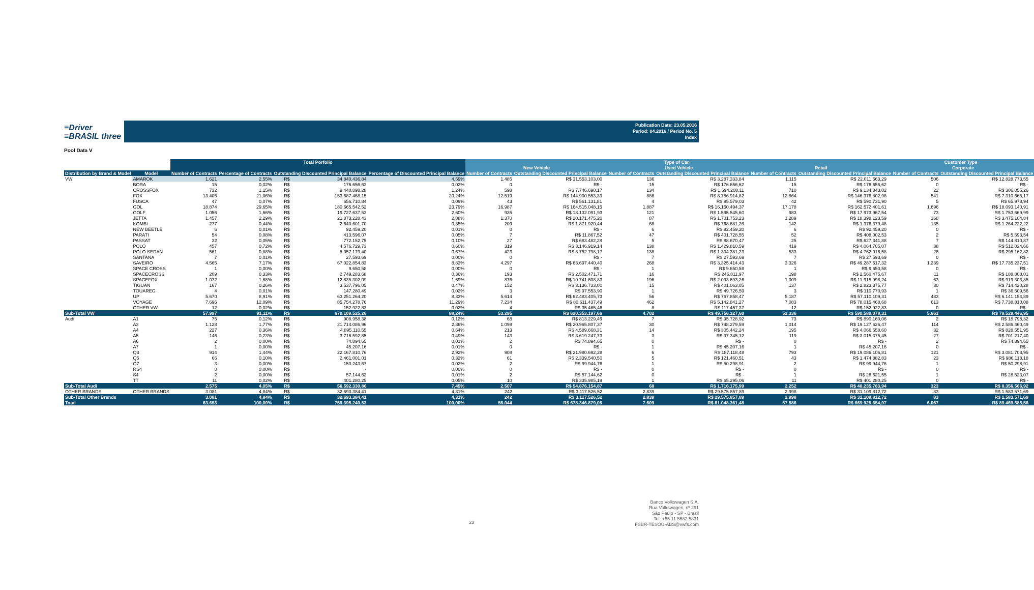≡Driver
≡BRASIL three
Publication Date: 23.05.2016
Period: 04.2016 / Period No. 5
Index
Pool Data V
| | | Total Porfolio | | | | | Type of Car | | | | | | | | Customer Type | | | |
| --- | --- | --- | --- | --- | --- | --- | --- | --- | --- | --- | --- | --- | --- | --- | --- | --- | --- | --- |
| | | | | | | | New Vehicle | | | Used Vehicle | | | Retail | | | Corporate | | |
| Distribution by Brand & Model | Model | Number of Contracts | Percentage of Contracts | Outstanding Discounted Principal Balance | | Percentage of Discounted Principal Balance | Number of Contracts | Outstanding Discounted Principal Balance | | Number of Contracts | Outstanding Discounted Principal Balance | | Number of Contracts | Outstanding Discounted Principal Balance | | Number of Contracts | Outstanding Discounted Principal Balance | |
| VW | AMAROK | 1.621 | 2,55% | R$ | 34.840.436,84 | 4,59% | 1.485 | R$ 31.553.103,00 | | 136 | R$ 3.287.333,84 | | 1.115 | R$ 22.011.663,29 | | 506 | R$ 12.828.773,55 | |
| | BORA | 15 | 0,02% | R$ | 176.656,62 | 0,02% | 0 | R$ - | | 15 | R$ 176.656,62 | | 15 | R$ 176.656,62 | | 0 | R$ - | |
| | CROSSFOX | 732 | 1,15% | R$ | 9.440.898,28 | 1,24% | 598 | R$ 7.746.690,17 | | 134 | R$ 1.694.208,11 | | 710 | R$ 9.134.843,02 | | 22 | R$ 306.055,26 | |
| | FOX | 13.405 | 21,06% | R$ | 153.687.468,15 | 20,24% | 12.519 | R$ 144.900.553,33 | | 886 | R$ 8.786.914,82 | | 12.864 | R$ 146.376.802,98 | | 541 | R$ 7.310.665,17 | |
| | FUSCA | 47 | 0,07% | R$ | 656.710,84 | 0,09% | 43 | R$ 561.131,81 | | 4 | R$ 95.579,03 | | 42 | R$ 590.731,90 | | 5 | R$ 65.978,94 | |
| | GOL | 18.874 | 29,65% | R$ | 180.665.542,52 | 23,79% | 16.987 | R$ 164.515.048,15 | | 1.887 | R$ 16.150.494,37 | | 17.178 | R$ 162.572.401,61 | | 1.696 | R$ 18.093.140,91 | |
| | GOLF | 1.056 | 1,66% | R$ | 19.727.637,53 | 2,60% | 935 | R$ 18.132.091,93 | | 121 | R$ 1.595.545,60 | | 983 | R$ 17.973.967,54 | | 73 | R$ 1.753.669,99 | |
| | JETTA | 1.457 | 2,29% | R$ | 21.873.228,43 | 2,88% | 1.370 | R$ 20.171.475,20 | | 87 | R$ 1.701.753,23 | | 1.289 | R$ 18.398.123,59 | | 168 | R$ 3.475.104,84 | |
| | KOMBI | 277 | 0,44% | R$ | 2.640.601,70 | 0,35% | 209 | R$ 1.871.920,44 | | 68 | R$ 768.681,26 | | 142 | R$ 1.376.379,48 | | 135 | R$ 1.264.222,22 | |
| | NEW BEETLE | 6 | 0,01% | R$ | 92.459,20 | 0,01% | 0 | R$ - | | 6 | R$ 92.459,20 | | 6 | R$ 92.459,20 | | 0 | R$ - | |
| | PARATI | 54 | 0,08% | R$ | 413.596,07 | 0,05% | 7 | R$ 11.867,52 | | 47 | R$ 401.728,55 | | 52 | R$ 408.002,53 | | 2 | R$ 5.593,54 | |
| | PASSAT | 32 | 0,05% | R$ | 772.152,75 | 0,10% | 27 | R$ 683.482,28 | | 5 | R$ 88.670,47 | | 25 | R$ 627.341,88 | | 7 | R$ 144.810,87 | |
| | POLO | 457 | 0,72% | R$ | 4.576.729,73 | 0,60% | 319 | R$ 3.146.919,14 | | 138 | R$ 1.429.810,59 | | 419 | R$ 4.064.705,07 | | 38 | R$ 512.024,66 | |
| | POLO SEDAN | 561 | 0,88% | R$ | 5.057.179,40 | 0,67% | 423 | R$ 3.752.798,17 | | 138 | R$ 1.304.381,23 | | 533 | R$ 4.762.016,58 | | 28 | R$ 295.162,82 | |
| | SANTANA | 7 | 0,01% | R$ | 27.593,69 | 0,00% | 0 | R$ - | | 7 | R$ 27.593,69 | | 7 | R$ 27.593,69 | | 0 | R$ - | |
| | SAVEIRO | 4.565 | 7,17% | R$ | 67.022.854,83 | 8,83% | 4.297 | R$ 63.697.440,40 | | 268 | R$ 3.325.414,43 | | 3.326 | R$ 49.287.617,32 | | 1.239 | R$ 17.735.237,51 | |
| | SPACE CROSS | 1 | 0,00% | R$ | 9.650,58 | 0,00% | 0 | R$ - | | 1 | R$ 9.650,58 | | 1 | R$ 9.650,58 | | 0 | R$ - | |
| | SPACECROSS | 209 | 0,33% | R$ | 2.749.283,68 | 0,36% | 193 | R$ 2.502.471,71 | | 16 | R$ 246.811,97 | | 198 | R$ 2.560.475,67 | | 11 | R$ 188.808,01 | |
| | SPACEFOX | 1.072 | 1,68% | R$ | 12.835.302,09 | 1,69% | 876 | R$ 10.741.608,83 | | 196 | R$ 2.093.693,26 | | 1.009 | R$ 11.915.998,24 | | 63 | R$ 919.303,85 | |
| | TIGUAN | 167 | 0,26% | R$ | 3.537.796,05 | 0,47% | 152 | R$ 3.136.733,00 | | 15 | R$ 401.063,05 | | 137 | R$ 2.823.375,77 | | 30 | R$ 714.420,28 | |
| | TOUAREG | 4 | 0,01% | R$ | 147.280,49 | 0,02% | 3 | R$ 97.553,90 | | 1 | R$ 49.726,59 | | 3 | R$ 110.770,93 | | 1 | R$ 36.509,56 | |
| | UP | 5.670 | 8,91% | R$ | 63.251.264,20 | 8,33% | 5.614 | R$ 62.483.405,73 | | 56 | R$ 767.858,47 | | 5.187 | R$ 57.110.109,31 | | 483 | R$ 6.141.154,89 | |
| | VOYAGE | 7.696 | 12,09% | R$ | 85.754.278,76 | 11,29% | 7.234 | R$ 80.611.437,49 | | 462 | R$ 5.142.841,27 | | 7.083 | R$ 78.015.468,68 | | 613 | R$ 7.738.810,08 | |
| | OTHER VW | 12 | 0,02% | R$ | 152.922,83 | 0,02% | 4 | R$ 35.465,46 | | 8 | R$ 117.457,37 | | 12 | R$ 152.922,83 | | 0 | R$ - | |
| Sub-Total VW | | 57.997 | 91,11% | R$ | 670.109.525,26 | 88,24% | 53.295 | R$ 620.353.197,66 | | 4.702 | R$ 49.756.327,60 | | 52.336 | R$ 590.580.078,31 | | 5.661 | R$ 79.529.446,95 | |
| Audi | A1 | 75 | 0,12% | R$ | 908.958,38 | 0,12% | 68 | R$ 813.229,46 | | 7 | R$ 95.728,92 | | 73 | R$ 890.160,06 | | 2 | R$ 18.798,32 | |
| | A3 | 1.128 | 1,77% | R$ | 21.714.086,96 | 2,86% | 1.098 | R$ 20.965.807,37 | | 30 | R$ 748.279,59 | | 1.014 | R$ 19.127.626,47 | | 114 | R$ 2.586.460,49 | |
| | A4 | 227 | 0,36% | R$ | 4.895.110,55 | 0,64% | 213 | R$ 4.589.668,31 | | 14 | R$ 305.442,24 | | 195 | R$ 4.066.558,60 | | 32 | R$ 828.551,95 | |
| | A5 | 146 | 0,23% | R$ | 3.716.592,85 | 0,49% | 143 | R$ 3.619.247,73 | | 3 | R$ 97.345,12 | | 119 | R$ 3.015.375,45 | | 27 | R$ 701.217,40 | |
| | A6 | 2 | 0,00% | R$ | 74.894,65 | 0,01% | 2 | R$ 74.894,65 | | 0 | R$ - | | 0 | R$ - | | 2 | R$ 74.894,65 | |
| | A7 | 1 | 0,00% | R$ | 45.207,16 | 0,01% | 0 | R$ - | | 1 | R$ 45.207,16 | | 1 | R$ 45.207,16 | | 0 | R$ - | |
| | Q3 | 914 | 1,44% | R$ | 22.167.810,76 | 2,92% | 908 | R$ 21.980.692,28 | | 6 | R$ 187.118,48 | | 793 | R$ 19.086.106,81 | | 121 | R$ 3.081.703,95 | |
| | Q5 | 66 | 0,10% | R$ | 2.461.001,01 | 0,32% | 61 | R$ 2.339.540,50 | | 5 | R$ 121.460,51 | | 43 | R$ 1.474.882,83 | | 23 | R$ 986.118,18 | |
| | Q7 | 3 | 0,00% | R$ | 150.243,67 | 0,02% | 2 | R$ 99.944,76 | | 1 | R$ 50.298,91 | | 2 | R$ 99.944,76 | | 1 | R$ 50.298,91 | |
| | RS4 | 0 | 0,00% | R$ | - | 0,00% | 0 | R$ - | | 0 | R$ - | | 0 | R$ - | | 0 | R$ - | |
| | S4 | 2 | 0,00% | R$ | 57.144,62 | 0,01% | 2 | R$ 57.144,62 | | 0 | R$ - | | 1 | R$ 28.621,55 | | 1 | R$ 28.523,07 | |
| | TT | 11 | 0,02% | R$ | 401.280,25 | 0,05% | 10 | R$ 335.985,19 | | 1 | R$ 65.295,06 | | 11 | R$ 401.280,25 | | 0 | R$ - | |
| Sub-Total Audi | | 2.575 | 4,05% | R$ | 56.592.330,86 | 7,45% | 2.507 | R$ 54.876.154,87 | | 68 | R$ 1.716.175,99 | | 2.252 | R$ 48.235.763,94 | | 323 | R$ 8.356.566,92 | |
| OTHER BRANDS | OTHER BRANDS | 3.081 | 4,84% | R$ | 32.693.384,41 | 4,31% | 242 | R$ 3.117.526,52 | | 2.839 | R$ 29.575.857,89 | | 2.998 | R$ 31.109.812,72 | | 83 | R$ 1.583.571,69 | |
| Sub-Total Other Brands | | 3.081 | 4,84% | R$ | 32.693.384,41 | 4,31% | 242 | R$ 3.117.526,52 | | 2.839 | R$ 29.575.857,89 | | 2.998 | R$ 31.109.812,72 | | 83 | R$ 1.583.571,69 | |
| Total | | 63.653 | 100,00% | R$ | 759.395.240,53 | 100,00% | 56.044 | R$ 678.346.879,05 | | 7.609 | R$ 81.048.361,48 | | 57.586 | R$ 669.925.654,97 | | 6.067 | R$ 89.469.585,56 | |
23
Banco Volkswagen S.A.
Rua Volkswagen, nº 291
São Paulo - SP - Brazil
Tel: +55 11 5582 5831
FSBR-TESOU-ABS@vwfs.com